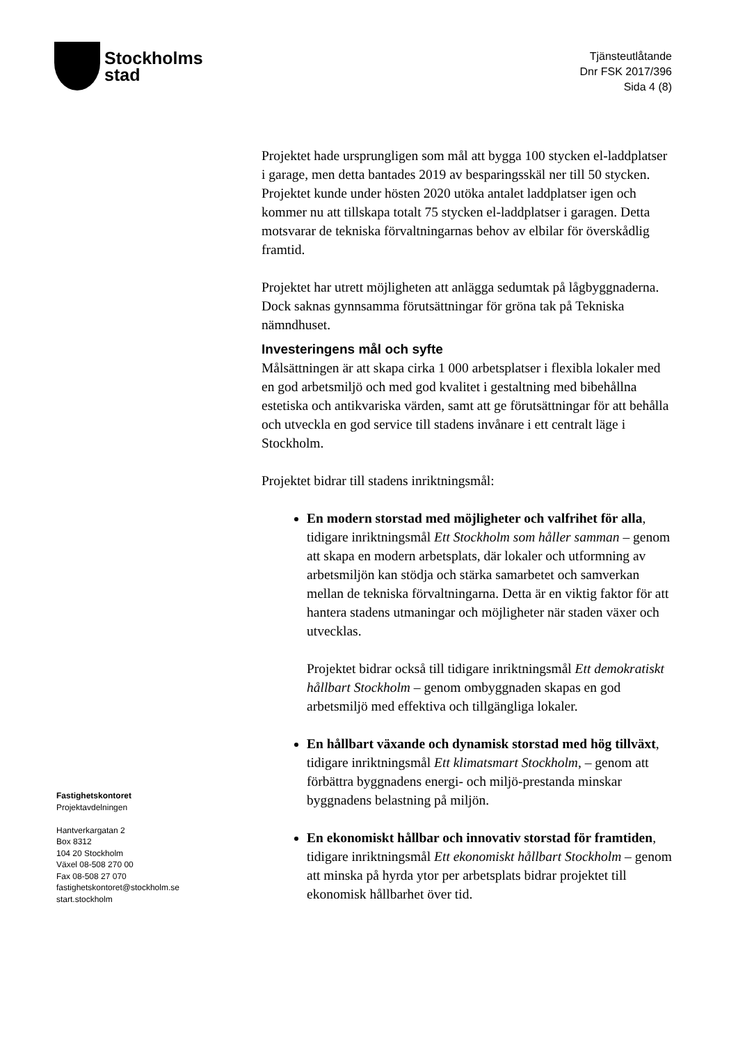Stockholms
stad
Tjänsteutlåtande
Dnr FSK 2017/396
Sida 4 (8)
Projektet hade ursprungligen som mål att bygga 100 stycken el-laddplatser i garage, men detta bantades 2019 av besparingsskäl ner till 50 stycken. Projektet kunde under hösten 2020 utöka antalet laddplatser igen och kommer nu att tillskapa totalt 75 stycken el-laddplatser i garagen. Detta motsvarar de tekniska förvaltningarnas behov av elbilar för överskådlig framtid.
Projektet har utrett möjligheten att anlägga sedumtak på lågbyggnaderna. Dock saknas gynnsamma förutsättningar för gröna tak på Tekniska nämndhuset.
Investeringens mål och syfte
Målsättningen är att skapa cirka 1 000 arbetsplatser i flexibla lokaler med en god arbetsmiljö och med god kvalitet i gestaltning med bibehållna estetiska och antikvariska värden, samt att ge förutsättningar för att behålla och utveckla en god service till stadens invånare i ett centralt läge i Stockholm.
Projektet bidrar till stadens inriktningsmål:
En modern storstad med möjligheter och valfrihet för alla, tidigare inriktningsmål Ett Stockholm som håller samman – genom att skapa en modern arbetsplats, där lokaler och utformning av arbetsmiljön kan stödja och stärka samarbetet och samverkan mellan de tekniska förvaltningarna. Detta är en viktig faktor för att hantera stadens utmaningar och möjligheter när staden växer och utvecklas.
Projektet bidrar också till tidigare inriktningsmål Ett demokratiskt hållbart Stockholm – genom ombyggnaden skapas en god arbetsmiljö med effektiva och tillgängliga lokaler.
En hållbart växande och dynamisk storstad med hög tillväxt, tidigare inriktningsmål Ett klimatsmart Stockholm, – genom att förbättra byggnadens energi- och miljö-prestanda minskar byggnadens belastning på miljön.
En ekonomiskt hållbar och innovativ storstad för framtiden, tidigare inriktningsmål Ett ekonomiskt hållbart Stockholm – genom att minska på hyrda ytor per arbetsplats bidrar projektet till ekonomisk hållbarhet över tid.
Fastighetskontoret
Projektavdelningen
Hantverkargatan 2
Box 8312
104 20 Stockholm
Växel 08-508 270 00
Fax 08-508 27 070
fastighetskontoret@stockholm.se
start.stockholm